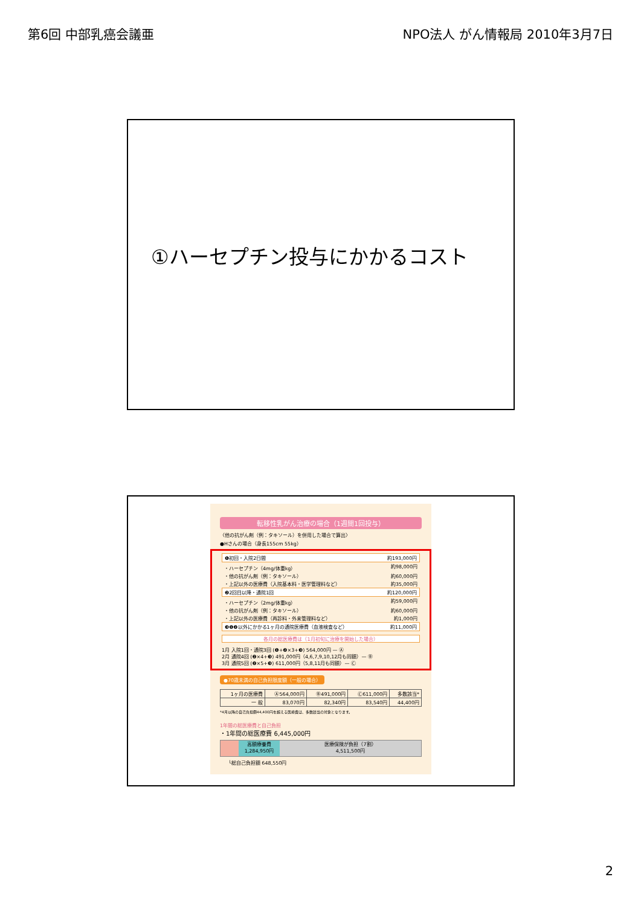第6回 中部乳癌会議亜 NPO法人 がん情報局 2010年3月7日
①ハーセプチン投与にかかるコスト
転移性乳がん治療の場合（1週間1回投与）
〈他の抗がん剤（例：タキソール）を併用した場合で算出〉
●Hさんの場合（身長155cm 55kg）
❶初回・入院2日間 約193,000円
・ハーセプチン（4mg/体重kg） 約98,000円
・他の抗がん剤（例：タキソール） 約60,000円
・上記以外の医療費（入院基本料・医学管理料など） 約35,000円
❷2回目以降・通院1回 約120,000円
・ハーセプチン（2mg/体重kg） 約59,000円
・他の抗がん剤（例：タキソール） 約60,000円
・上記以外の医療費（再診料・外来管理料など） 約1,000円
❸❶❷以外にかかる1ヶ月の通院医療費（血液検査など） 約11,000円
各月の総医療費は（1月初旬に治療を開始した場合）
1月 入院1回・通院3回 (❶+❷×3+❸) 564,000円 — Ⓐ
2月 通院4回 (❷×4+❸) 491,000円（4,6,7,9,10,12月も同額）— Ⓑ
3月 通院5回 (❷×5+❸) 611,000円（5,8,11月も同額）— Ⓒ
●70歳未満の自己負担限度額（一般の場合）
| 1ヶ月の医療費 | Ⓐ564,000円 | Ⓑ491,000円 | Ⓒ611,000円 | 多数該当* |
| 一 般 | 83,070円 | 82,340円 | 83,540円 | 44,400円 |
*4月以降の自己負担額44,400円を超える医療費は、多数該当の対象となります。
1年間の総医療費と自己負担
・1年間の総医療費 6,445,000円
高額療養費
1,284,950円
医療保険が負担（7割）
4,511,500円
└総自己負担額 648,550円
2